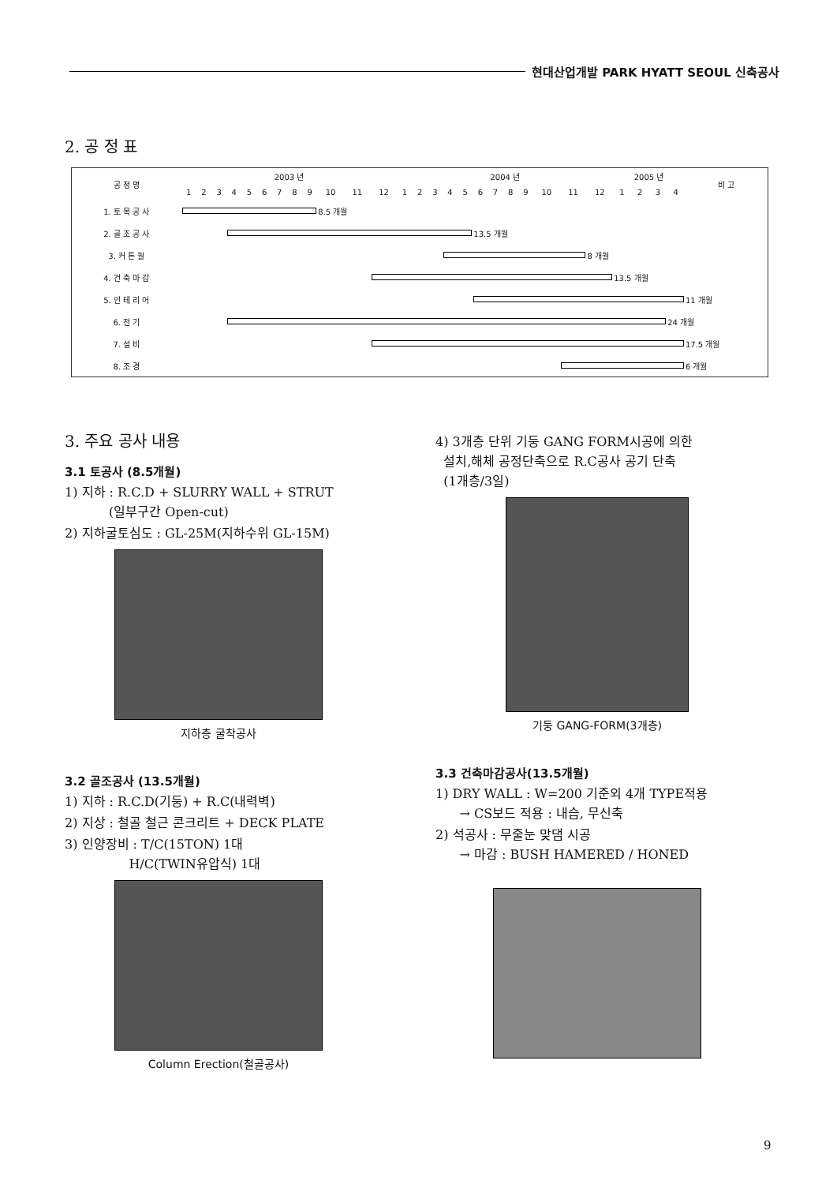현대산업개발 PARK HYATT SEOUL 신축공사
2. 공 정 표
| 공 정 명 | 2003 년 | | | | | | | | | | | | 2004 년 | | | | | | | | | | | | 2005 년 | | | | 비 고 |
| --- | --- | --- | --- | --- | --- | --- | --- | --- | --- | --- | --- | --- | --- | --- | --- | --- | --- | --- | --- | --- | --- | --- | --- | --- | --- | --- | --- | --- | --- |
| | 1 | 2 | 3 | 4 | 5 | 6 | 7 | 8 | 9 | 10 | 11 | 12 | 1 | 2 | 3 | 4 | 5 | 6 | 7 | 8 | 9 | 10 | 11 | 12 | 1 | 2 | 3 | 4 | |
| 1. 토 목 공 사 | | | | | | | | | | 8.5 개월 | | | | | | | | | | | | | | | | | | | |
| 2. 골 조 공 사 | | | | | | | | | | | | | | | | | | 13.5 개월 | | | | | | | | | | | |
| 3. 커 튼 월 | | | | | | | | | | | | | | | | | | | | | | | | 8 개월 | | | | | |
| 4. 건 축 마 감 | | | | | | | | | | | | | | | | | | | | | | | | | 13.5 개월 | | | | |
| 5. 인 테 리 어 | | | | | | | | | | | | | | | | | | | | | | | | | | | | | 11 개월 |
| 6. 전 기 | | | | | | | | | | | | | | | | | | | | | | | | | | | | 24 개월 | |
| 7. 설 비 | | | | | | | | | | | | | | | | | | | | | | | | | | | | | 17.5 개월 |
| 8. 조 경 | | | | | | | | | | | | | | | | | | | | | | | | | | | | | 6 개월 |
3. 주요 공사 내용
3.1 토공사 (8.5개월)
1) 지하 : R.C.D + SLURRY WALL + STRUT
(일부구간 Open-cut)
2) 지하굴토심도 : GL-25M(지하수위 GL-15M)
지하층 굴착공사
3.2 골조공사 (13.5개월)
1) 지하 : R.C.D(기둥) + R.C(내력벽)
2) 지상 : 철골 철근 콘크리트 + DECK PLATE
3) 인양장비 : T/C(15TON) 1대
H/C(TWIN유압식) 1대
Column Erection(철골공사)
4) 3개층 단위 기둥 GANG FORM시공에 의한
설치,해체 공정단축으로 R.C공사 공기 단축
(1개층/3일)
기둥 GANG-FORM(3개층)
3.3 건축마감공사(13.5개월)
1) DRY WALL : W=200 기준외 4개 TYPE적용
→ CS보드 적용 : 내습, 무신축
2) 석공사 : 무줄눈 맞댐 시공
→ 마감 : BUSH HAMERED / HONED
9